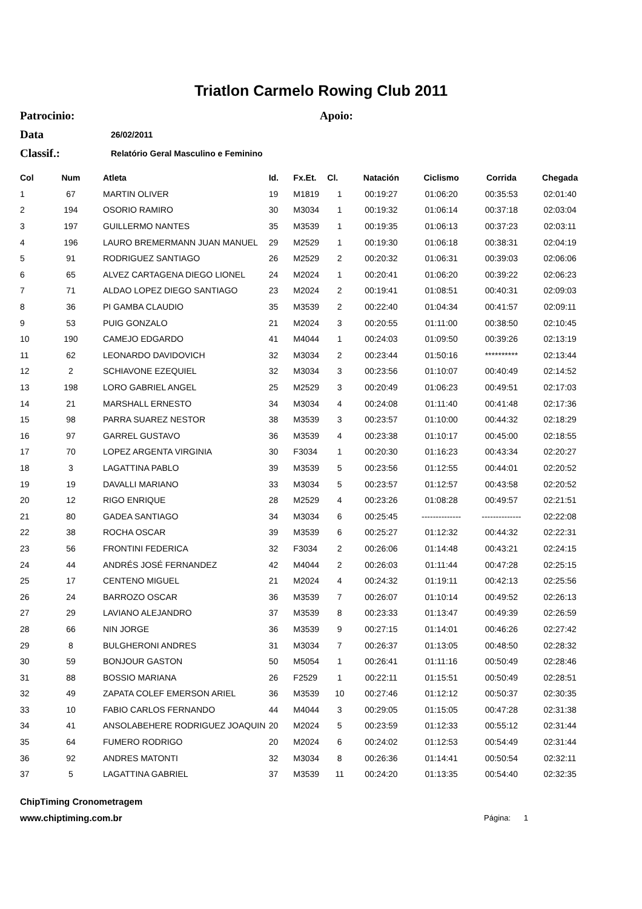Triatlon Carmelo Rowing Club 2011
Patrocinio: Apoio:
Data 26/02/2011
Classif.: Relatório Geral Masculino e Feminino
| Col | Num | Atleta | Id. | Fx.Et. | Cl. | Natación | Ciclismo | Corrida | Chegada |
| --- | --- | --- | --- | --- | --- | --- | --- | --- | --- |
| 1 | 67 | MARTIN OLIVER | 19 | M1819 | 1 | 00:19:27 | 01:06:20 | 00:35:53 | 02:01:40 |
| 2 | 194 | OSORIO RAMIRO | 30 | M3034 | 1 | 00:19:32 | 01:06:14 | 00:37:18 | 02:03:04 |
| 3 | 197 | GUILLERMO NANTES | 35 | M3539 | 1 | 00:19:35 | 01:06:13 | 00:37:23 | 02:03:11 |
| 4 | 196 | LAURO BREMERMANN JUAN MANUEL | 29 | M2529 | 1 | 00:19:30 | 01:06:18 | 00:38:31 | 02:04:19 |
| 5 | 91 | RODRIGUEZ SANTIAGO | 26 | M2529 | 2 | 00:20:32 | 01:06:31 | 00:39:03 | 02:06:06 |
| 6 | 65 | ALVEZ CARTAGENA DIEGO LIONEL | 24 | M2024 | 1 | 00:20:41 | 01:06:20 | 00:39:22 | 02:06:23 |
| 7 | 71 | ALDAO LOPEZ DIEGO SANTIAGO | 23 | M2024 | 2 | 00:19:41 | 01:08:51 | 00:40:31 | 02:09:03 |
| 8 | 36 | PI GAMBA CLAUDIO | 35 | M3539 | 2 | 00:22:40 | 01:04:34 | 00:41:57 | 02:09:11 |
| 9 | 53 | PUIG GONZALO | 21 | M2024 | 3 | 00:20:55 | 01:11:00 | 00:38:50 | 02:10:45 |
| 10 | 190 | CAMEJO EDGARDO | 41 | M4044 | 1 | 00:24:03 | 01:09:50 | 00:39:26 | 02:13:19 |
| 11 | 62 | LEONARDO DAVIDOVICH | 32 | M3034 | 2 | 00:23:44 | 01:50:16 | ********** | 02:13:44 |
| 12 | 2 | SCHIAVONE EZEQUIEL | 32 | M3034 | 3 | 00:23:56 | 01:10:07 | 00:40:49 | 02:14:52 |
| 13 | 198 | LORO GABRIEL ANGEL | 25 | M2529 | 3 | 00:20:49 | 01:06:23 | 00:49:51 | 02:17:03 |
| 14 | 21 | MARSHALL ERNESTO | 34 | M3034 | 4 | 00:24:08 | 01:11:40 | 00:41:48 | 02:17:36 |
| 15 | 98 | PARRA SUAREZ NESTOR | 38 | M3539 | 3 | 00:23:57 | 01:10:00 | 00:44:32 | 02:18:29 |
| 16 | 97 | GARREL GUSTAVO | 36 | M3539 | 4 | 00:23:38 | 01:10:17 | 00:45:00 | 02:18:55 |
| 17 | 70 | LOPEZ ARGENTA VIRGINIA | 30 | F3034 | 1 | 00:20:30 | 01:16:23 | 00:43:34 | 02:20:27 |
| 18 | 3 | LAGATTINA PABLO | 39 | M3539 | 5 | 00:23:56 | 01:12:55 | 00:44:01 | 02:20:52 |
| 19 | 19 | DAVALLI MARIANO | 33 | M3034 | 5 | 00:23:57 | 01:12:57 | 00:43:58 | 02:20:52 |
| 20 | 12 | RIGO ENRIQUE | 28 | M2529 | 4 | 00:23:26 | 01:08:28 | 00:49:57 | 02:21:51 |
| 21 | 80 | GADEA SANTIAGO | 34 | M3034 | 6 | 00:25:45 | -------------- | -------------- | 02:22:08 |
| 22 | 38 | ROCHA OSCAR | 39 | M3539 | 6 | 00:25:27 | 01:12:32 | 00:44:32 | 02:22:31 |
| 23 | 56 | FRONTINI FEDERICA | 32 | F3034 | 2 | 00:26:06 | 01:14:48 | 00:43:21 | 02:24:15 |
| 24 | 44 | ANDRÉS JOSÉ FERNANDEZ | 42 | M4044 | 2 | 00:26:03 | 01:11:44 | 00:47:28 | 02:25:15 |
| 25 | 17 | CENTENO MIGUEL | 21 | M2024 | 4 | 00:24:32 | 01:19:11 | 00:42:13 | 02:25:56 |
| 26 | 24 | BARROZO OSCAR | 36 | M3539 | 7 | 00:26:07 | 01:10:14 | 00:49:52 | 02:26:13 |
| 27 | 29 | LAVIANO ALEJANDRO | 37 | M3539 | 8 | 00:23:33 | 01:13:47 | 00:49:39 | 02:26:59 |
| 28 | 66 | NIN JORGE | 36 | M3539 | 9 | 00:27:15 | 01:14:01 | 00:46:26 | 02:27:42 |
| 29 | 8 | BULGHERONI ANDRES | 31 | M3034 | 7 | 00:26:37 | 01:13:05 | 00:48:50 | 02:28:32 |
| 30 | 59 | BONJOUR GASTON | 50 | M5054 | 1 | 00:26:41 | 01:11:16 | 00:50:49 | 02:28:46 |
| 31 | 88 | BOSSIO MARIANA | 26 | F2529 | 1 | 00:22:11 | 01:15:51 | 00:50:49 | 02:28:51 |
| 32 | 49 | ZAPATA COLEF EMERSON ARIEL | 36 | M3539 | 10 | 00:27:46 | 01:12:12 | 00:50:37 | 02:30:35 |
| 33 | 10 | FABIO CARLOS FERNANDO | 44 | M4044 | 3 | 00:29:05 | 01:15:05 | 00:47:28 | 02:31:38 |
| 34 | 41 | ANSOLABEHERE RODRIGUEZ JOAQUIN | 20 | M2024 | 5 | 00:23:59 | 01:12:33 | 00:55:12 | 02:31:44 |
| 35 | 64 | FUMERO RODRIGO | 20 | M2024 | 6 | 00:24:02 | 01:12:53 | 00:54:49 | 02:31:44 |
| 36 | 92 | ANDRES MATONTI | 32 | M3034 | 8 | 00:26:36 | 01:14:41 | 00:50:54 | 02:32:11 |
| 37 | 5 | LAGATTINA GABRIEL | 37 | M3539 | 11 | 00:24:20 | 01:13:35 | 00:54:40 | 02:32:35 |
ChipTiming Cronometragem
www.chiptiming.com.br Página: 1